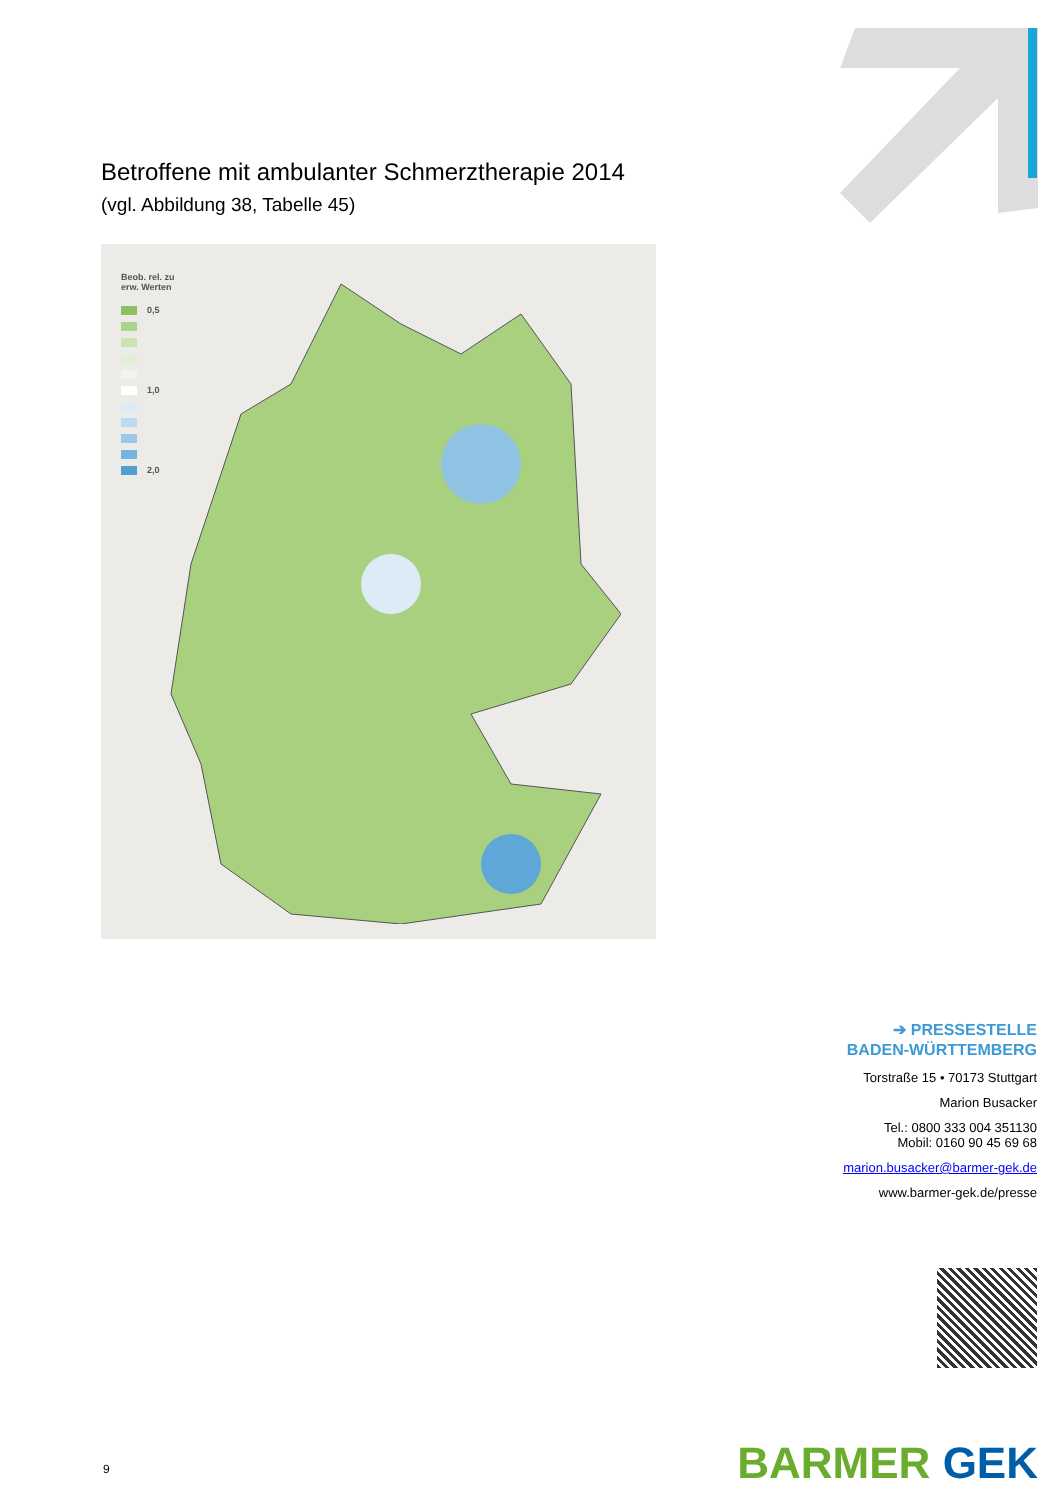Betroffene mit ambulanter Schmerztherapie 2014
(vgl. Abbildung 38, Tabelle 45)
Beob. rel. zu
erw. Werten
0,5
1,0
2,0
➔ PRESSESTELLE
BADEN-WÜRTTEMBERG
Torstraße 15 • 70173 Stuttgart
Marion Busacker
Tel.: 0800 333 004 351130
Mobil: 0160 90 45 69 68
marion.busacker@barmer-gek.de
www.barmer-gek.de/presse
9 BARMER GEK